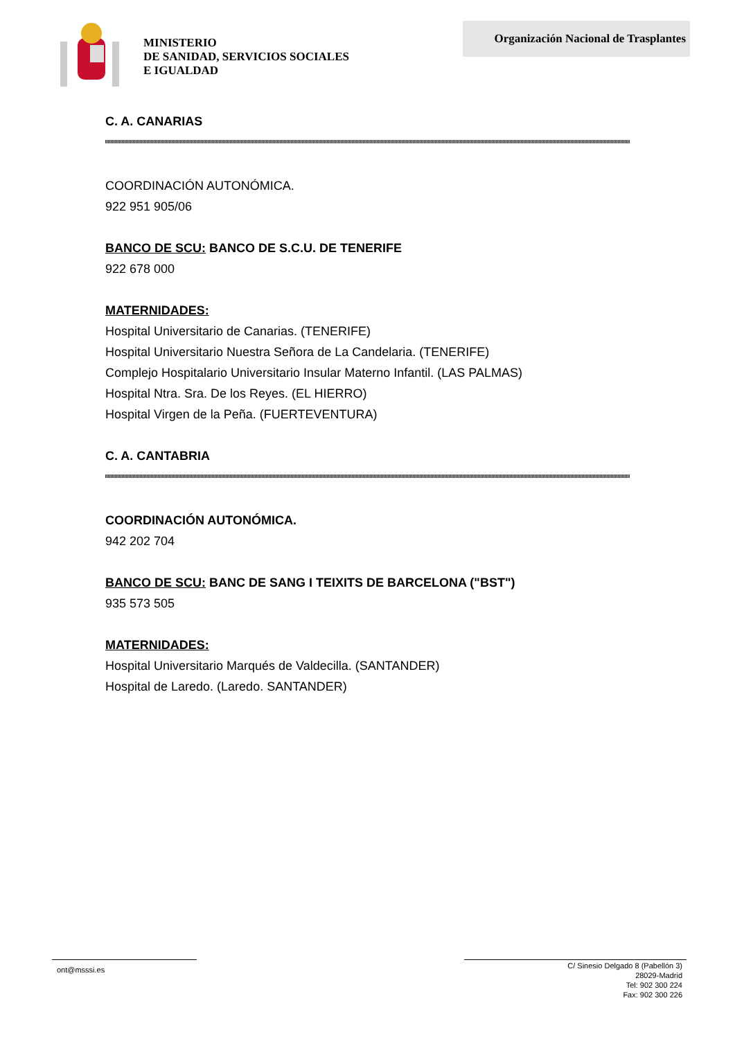MINISTERIO
DE SANIDAD, SERVICIOS SOCIALES
E IGUALDAD
Organización Nacional de Trasplantes
C. A. CANARIAS
COORDINACIÓN AUTONÓMICA.
922 951 905/06
BANCO DE SCU: BANCO DE S.C.U. DE TENERIFE
922 678 000
MATERNIDADES:
Hospital Universitario de Canarias. (TENERIFE)
Hospital Universitario Nuestra Señora de La Candelaria. (TENERIFE)
Complejo Hospitalario Universitario Insular Materno Infantil. (LAS PALMAS)
Hospital Ntra. Sra. De los Reyes. (EL HIERRO)
Hospital Virgen de la Peña. (FUERTEVENTURA)
C. A. CANTABRIA
COORDINACIÓN AUTONÓMICA.
942 202 704
BANCO DE SCU: BANC DE SANG I TEIXITS DE BARCELONA ("BST")
935 573 505
MATERNIDADES:
Hospital Universitario Marqués de Valdecilla. (SANTANDER)
Hospital de Laredo. (Laredo. SANTANDER)
ont@msssi.es
C/ Sinesio Delgado 8 (Pabellón 3)
28029-Madrid
Tel: 902 300 224
Fax: 902 300 226